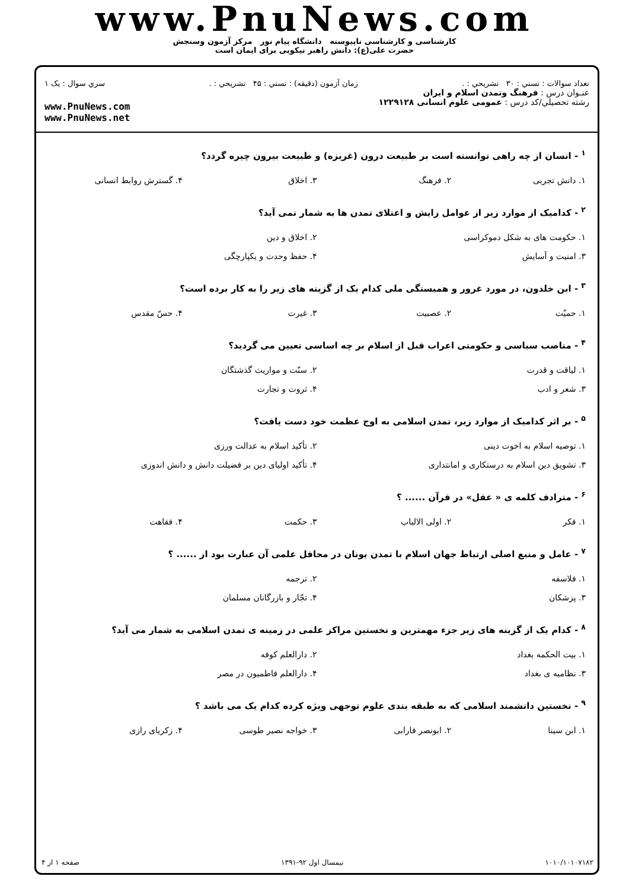www.PnuNews.com
کارشناسی و کارشناسی ناپیوسته دانشگاه پیام نور مرکز آزمون وسنجش
حضرت علی(ع): دانش راهبر نیکویی برای ایمان است
تعداد سوالات : تستي : ۳۰ تشريحي : . زمان آزمون (دقيقه) : تستي : ۴۵ تشريحي : . سري سوال : يک ۱
عنـوان درس : فرهنگ وتمدن اسلام و ایران
رشته تحصيلي/کد درس : عمومی علوم انسانی ۱۲۲۹۱۲۸
www.PnuNews.com
www.PnuNews.net
<sup>۱</sup> - انسان از چه راهی توانسته است بر طبیعت درون (غریزه) و طبیعت بیرون چیره گردد؟
| ۱. دانش تجربی | ۲. فرهنگ | ۳. اخلاق | ۴. گسترش روابط انسانی |
<sup>۲</sup> - کدامیک از موارد زیر از عوامل زایش و اعتلای تمدن ها به شمار نمی آید؟
| ۱. حکومت های به شکل دموکراسی | ۲. اخلاق و دین |
| ۳. امنیت و آسایش | ۴. حفظ وحدت و یکپارچگی |
<sup>۳</sup> - ابن خلدون، در مورد غرور و همبستگی ملی کدام یک از گزینه های زیر را به کار برده است؟
| ۱. حمیّت | ۲. عصبیت | ۳. غیرت | ۴. حسّ مقدس |
<sup>۴</sup> - مناصب سیاسی و حکومتی اعراب قبل از اسلام بر چه اساسی تعیین می گردید؟
| ۱. لیاقت و قدرت | ۲. سنّت و مواریث گذشتگان |
| ۳. شعر و ادب | ۴. ثروت و تجارت |
<sup>۵</sup> - بر اثر کدامیک از موارد زیر، تمدن اسلامی به اوج عظمت خود دست یافت؟
| ۱. توصیه اسلام به اخوت دینی | ۲. تأکید اسلام به عدالت ورزی |
| ۳. تشویق دین اسلام به درستکاری و امانتداری | ۴. تأکید اولیای دین بر فضیلت دانش و دانش اندوزی |
<sup>۶</sup> - مترادف کلمه ی « عقل» در قرآن ...... ؟
| ۱. فکر | ۲. اولی الالباب | ۳. حکمت | ۴. فقاهت |
<sup>۷</sup> - عامل و منبع اصلی ارتباط جهان اسلام با تمدن یونان در محافل علمی آن عبارت بود از ...... ؟
| ۱. فلاسفه | ۲. ترجمه |
| ۳. پزشکان | ۴. تجّار و بازرگانان مسلمان |
<sup>۸</sup> - کدام یک از گزینه های زیر جزء مهمترین و نخستین مراکز علمی در زمینه ی تمدن اسلامی به شمار می آید؟
| ۱. بیت الحکمه بغداد | ۲. دارالعلم کوفه |
| ۳. نظامیه ی بغداد | ۴. دارالعلم فاطمیون در مصر |
<sup>۹</sup> - نخستین دانشمند اسلامی که به طبقه بندی علوم توجهی ویژه کرده کدام یک می باشد ؟
| ۱. ابن سینا | ۲. ابونصر فارابی | ۳. خواجه نصیر طوسی | ۴. زکریای رازی |
۱۰۱۰/۱۰۱۰۷۱۸۲ نیمسال اول ۹۲-۱۳۹۱ صفحه ۱ از ۴